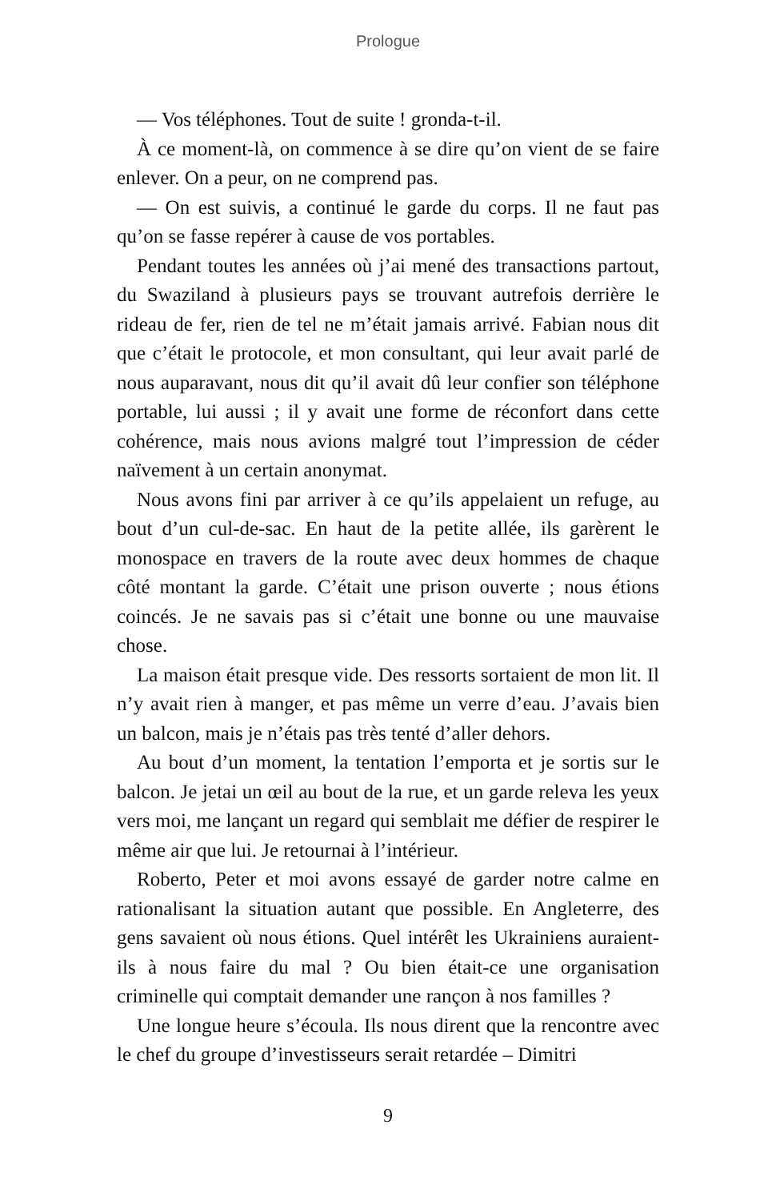Prologue
— Vos téléphones. Tout de suite ! gronda-t-il.
À ce moment-là, on commence à se dire qu’on vient de se faire enlever. On a peur, on ne comprend pas.
— On est suivis, a continué le garde du corps. Il ne faut pas qu’on se fasse repérer à cause de vos portables.
Pendant toutes les années où j’ai mené des transactions partout, du Swaziland à plusieurs pays se trouvant autrefois derrière le rideau de fer, rien de tel ne m’était jamais arrivé. Fabian nous dit que c’était le protocole, et mon consultant, qui leur avait parlé de nous auparavant, nous dit qu’il avait dû leur confier son téléphone portable, lui aussi ; il y avait une forme de réconfort dans cette cohérence, mais nous avions malgré tout l’impression de céder naïvement à un certain anonymat.
Nous avons fini par arriver à ce qu’ils appelaient un refuge, au bout d’un cul-de-sac. En haut de la petite allée, ils garèrent le monospace en travers de la route avec deux hommes de chaque côté montant la garde. C’était une prison ouverte ; nous étions coincés. Je ne savais pas si c’était une bonne ou une mauvaise chose.
La maison était presque vide. Des ressorts sortaient de mon lit. Il n’y avait rien à manger, et pas même un verre d’eau. J’avais bien un balcon, mais je n’étais pas très tenté d’aller dehors.
Au bout d’un moment, la tentation l’emporta et je sortis sur le balcon. Je jetai un œil au bout de la rue, et un garde releva les yeux vers moi, me lançant un regard qui semblait me défier de respirer le même air que lui. Je retournai à l’intérieur.
Roberto, Peter et moi avons essayé de garder notre calme en rationalisant la situation autant que possible. En Angleterre, des gens savaient où nous étions. Quel intérêt les Ukrainiens auraient-ils à nous faire du mal ? Ou bien était-ce une organisation criminelle qui comptait demander une rançon à nos familles ?
Une longue heure s’écoula. Ils nous dirent que la rencontre avec le chef du groupe d’investisseurs serait retardée – Dimitri
9